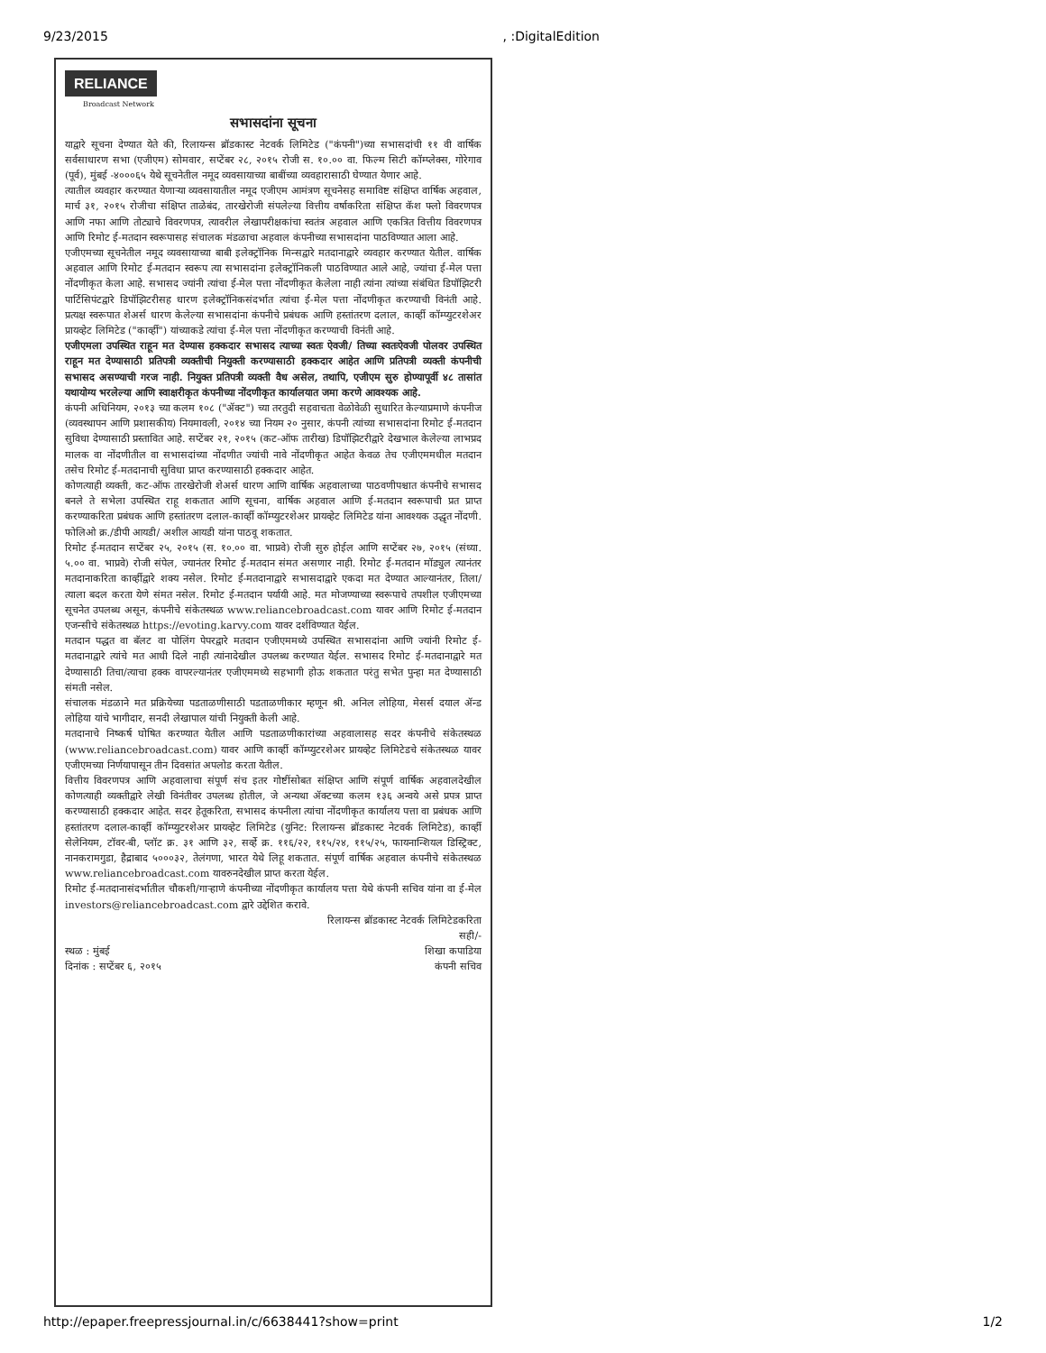9/23/2015, :DigitalEdition
RELIANCE
Broadcast Network
सभासदांना सूचना
याद्वारे सूचना देण्यात येते की, रिलायन्स ब्रॉडकास्ट नेटवर्क लिमिटेड ("कंपनी")च्या सभासदांची ११ वी वार्षिक सर्वसाधारण सभा (एजीएम) सोमवार, सप्टेंबर २८, २०१५ रोजी स. १०.०० वा. फिल्म सिटी कॉम्प्लेक्स, गोरेगाव (पूर्व), मुंबई -४०००६५ येथे सूचनेतील नमूद व्यवसायाच्या बाबींच्या व्यवहारासाठी घेण्यात येणार आहे.
त्यातील व्यवहार करण्यात येणाऱ्या व्यवसायातील नमूद एजीएम आमंत्रण सूचनेसह समाविष्ट संक्षिप्त वार्षिक अहवाल, मार्च ३१, २०१५ रोजीचा संक्षिप्त ताळेबंद, तारखेरोजी संपलेल्या वित्तीय वर्षाकरिता संक्षिप्त कॅश फ्लो विवरणपत्र आणि नफा आणि तोट्याचे विवरणपत्र, त्यावरील लेखापरीक्षकांचा स्वतंत्र अहवाल आणि एकत्रित वित्तीय विवरणपत्र आणि रिमोट ई-मतदान स्वरूपासह संचालक मंडळाचा अहवाल कंपनीच्या सभासदांना पाठविण्यात आला आहे.
एजीएमच्या सूचनेतील नमूद व्यवसायाच्या बाबी इलेक्ट्रॉनिक मिन्सद्वारे मतदानाद्वारे व्यवहार करण्यात येतील. वार्षिक अहवाल आणि रिमोट ई-मतदान स्वरूप त्या सभासदांना इलेक्ट्रॉनिकली पाठविण्यात आले आहे, ज्यांचा ई-मेल पत्ता नोंदणीकृत केला आहे. सभासद ज्यांनी त्यांचा ई-मेल पत्ता नोंदणीकृत केलेला नाही त्यांना त्यांच्या संबंधित डिपॉझिटरी पार्टिसिपंटद्वारे डिपॉझिटरीसह धारण इलेक्ट्रॉनिकसंदर्भात त्यांचा ई-मेल पत्ता नोंदणीकृत करण्याची विनंती आहे. प्रत्यक्ष स्वरूपात शेअर्स धारण केलेल्या सभासदांना कंपनीचे प्रबंधक आणि हस्तांतरण दलाल, कार्व्ही कॉम्प्युटरशेअर प्रायव्हेट लिमिटेड ("कार्व्ही") यांच्याकडे त्यांचा ई-मेल पत्ता नोंदणीकृत करण्याची विनंती आहे.
एजीएमला उपस्थित राहून मत देण्यास हक्कदार सभासद त्याच्या स्वतः ऐवजी/ तिच्या स्वतःऐवजी पोलवर उपस्थित राहून मत देण्यासाठी प्रतिपत्री व्यक्तीची नियुक्ती करण्यासाठी हक्कदार आहेत आणि प्रतिपत्री व्यक्ती कंपनीची सभासद असण्याची गरज नाही. नियुक्त प्रतिपत्री व्यक्ती वैध असेल, तथापि, एजीएम सुरु होण्यापूर्वी ४८ तासांत यथायोग्य भरलेल्या आणि स्वाक्षरीकृत कंपनीच्या नोंदणीकृत कार्यालयात जमा करणे आवश्यक आहे.
कंपनी अधिनियम, २०१३ च्या कलम १०८ ("ॲक्ट") च्या तरतुदी सहवाचता वेळोवेळी सुधारित केल्याप्रमाणे कंपनीज (व्यवस्थापन आणि प्रशासकीय) नियमावली, २०१४ च्या नियम २० नुसार, कंपनी त्यांच्या सभासदांना रिमोट ई-मतदान सुविधा देण्यासाठी प्रस्तावित आहे. सप्टेंबर २१, २०१५ (कट-ऑफ तारीख) डिपॉझिटरीद्वारे देखभाल केलेल्या लाभप्रद मालक वा नोंदणीतील वा सभासदांच्या नोंदणीत ज्यांची नावे नोंदणीकृत आहेत केवळ तेच एजीएममधील मतदान तसेच रिमोट ई-मतदानाची सुविधा प्राप्त करण्यासाठी हक्कदार आहेत.
कोणत्याही व्यक्ती, कट-ऑफ तारखेरोजी शेअर्स धारण आणि वार्षिक अहवालाच्या पाठवणीपश्चात कंपनीचे सभासद बनले ते सभेला उपस्थित राहू शकतात आणि सूचना, वार्षिक अहवाल आणि ई-मतदान स्वरूपाची प्रत प्राप्त करण्याकरिता प्रबंधक आणि हस्तांतरण दलाल-कार्व्ही कॉम्प्युटरशेअर प्रायव्हेट लिमिटेड यांना आवश्यक उद्धृत नोंदणी. फोलिओ क्र./डीपी आयडी/ अशील आयडी यांना पाठवू शकतात.
रिमोट ई-मतदान सप्टेंबर २५, २०१५ (स. १०.०० वा. भाप्रवे) रोजी सुरु होईल आणि सप्टेंबर २७, २०१५ (संध्या. ५.०० वा. भाप्रवे) रोजी संपेल, ज्यानंतर रिमोट ई-मतदान संमत असणार नाही. रिमोट ई-मतदान मॉड्युल त्यानंतर मतदानाकरिता कार्व्हीद्वारे शक्य नसेल. रिमोट ई-मतदानाद्वारे सभासदाद्वारे एकदा मत देण्यात आल्यानंतर, तिला/त्याला बदल करता येणे संमत नसेल. रिमोट ई-मतदान पर्यायी आहे. मत मोजण्याच्या स्वरूपाचे तपशील एजीएमच्या सूचनेत उपलब्ध असून, कंपनीचे संकेतस्थळ www.reliancebroadcast.com यावर आणि रिमोट ई-मतदान एजन्सीचे संकेतस्थळ https://evoting.karvy.com यावर दर्शविण्यात येईल.
मतदान पद्धत वा बॅलट वा पोलिंग पेपरद्वारे मतदान एजीएममध्ये उपस्थित सभासदांना आणि ज्यांनी रिमोट ई-मतदानाद्वारे त्यांचे मत आधी दिले नाही त्यांनादेखील उपलब्ध करण्यात येईल. सभासद रिमोट ई-मतदानाद्वारे मत देण्यासाठी तिचा/त्याचा हक्क वापरल्यानंतर एजीएममध्ये सहभागी होऊ शकतात परंतु सभेत पुन्हा मत देण्यासाठी संमती नसेल.
संचालक मंडळाने मत प्रक्रियेच्या पडताळणीसाठी पडताळणीकार म्हणून श्री. अनिल लोहिया, मेसर्स दयाल ॲन्ड लोहिया यांचे भागीदार, सनदी लेखापाल यांची नियुक्ती केली आहे.
मतदानाचे निष्कर्ष घोषित करण्यात येतील आणि पडताळणीकारांच्या अहवालासह सदर कंपनीचे संकेतस्थळ (www.reliancebroadcast.com) यावर आणि कार्व्ही कॉम्प्युटरशेअर प्रायव्हेट लिमिटेडचे संकेतस्थळ यावर एजीएमच्या निर्णयापासून तीन दिवसांत अपलोड करता येतील.
वित्तीय विवरणपत्र आणि अहवालाचा संपूर्ण संच इतर गोष्टींसोबत संक्षिप्त आणि संपूर्ण वार्षिक अहवालदेखील कोणत्याही व्यक्तीद्वारे लेखी विनंतीवर उपलब्ध होतील, जे अन्यथा ॲक्टच्या कलम १३६ अन्वये असे प्रपत्र प्राप्त करण्यासाठी हक्कदार आहेत. सदर हेतूकरिता, सभासद कंपनीला त्यांचा नोंदणीकृत कार्यालय पत्ता वा प्रबंधक आणि हस्तांतरण दलाल-कार्व्ही कॉम्प्युटरशेअर प्रायव्हेट लिमिटेड (युनिट: रिलायन्स ब्रॉडकास्ट नेटवर्क लिमिटेड), कार्व्ही सेलेनियम, टॉवर-बी, प्लॉट क्र. ३१ आणि ३२, सर्व्हे क्र. ११६/२२, ११५/२४, ११५/२५, फायनान्शियल डिस्ट्रिक्ट, नानकरामगुडा, हैद्राबाद ५०००३२, तेलंगणा, भारत येथे लिहू शकतात. संपूर्ण वार्षिक अहवाल कंपनीचे संकेतस्थळ www.reliancebroadcast.com यावरुनदेखील प्राप्त करता येईल.
रिमोट ई-मतदानासंदर्भातील चौकशी/गाऱ्हाणे कंपनीच्या नोंदणीकृत कार्यालय पत्ता येथे कंपनी सचिव यांना वा ई-मेल investors@reliancebroadcast.com द्वारे उद्देशित करावे.
रिलायन्स ब्रॉडकास्ट नेटवर्क लिमिटेडकरिता
सही/-
स्थळ : मुंबई शिखा कपाडिया
दिनांक : सप्टेंबर ६, २०१५ कंपनी सचिव
http://epaper.freepressjournal.in/c/6638441?show=print 1/2